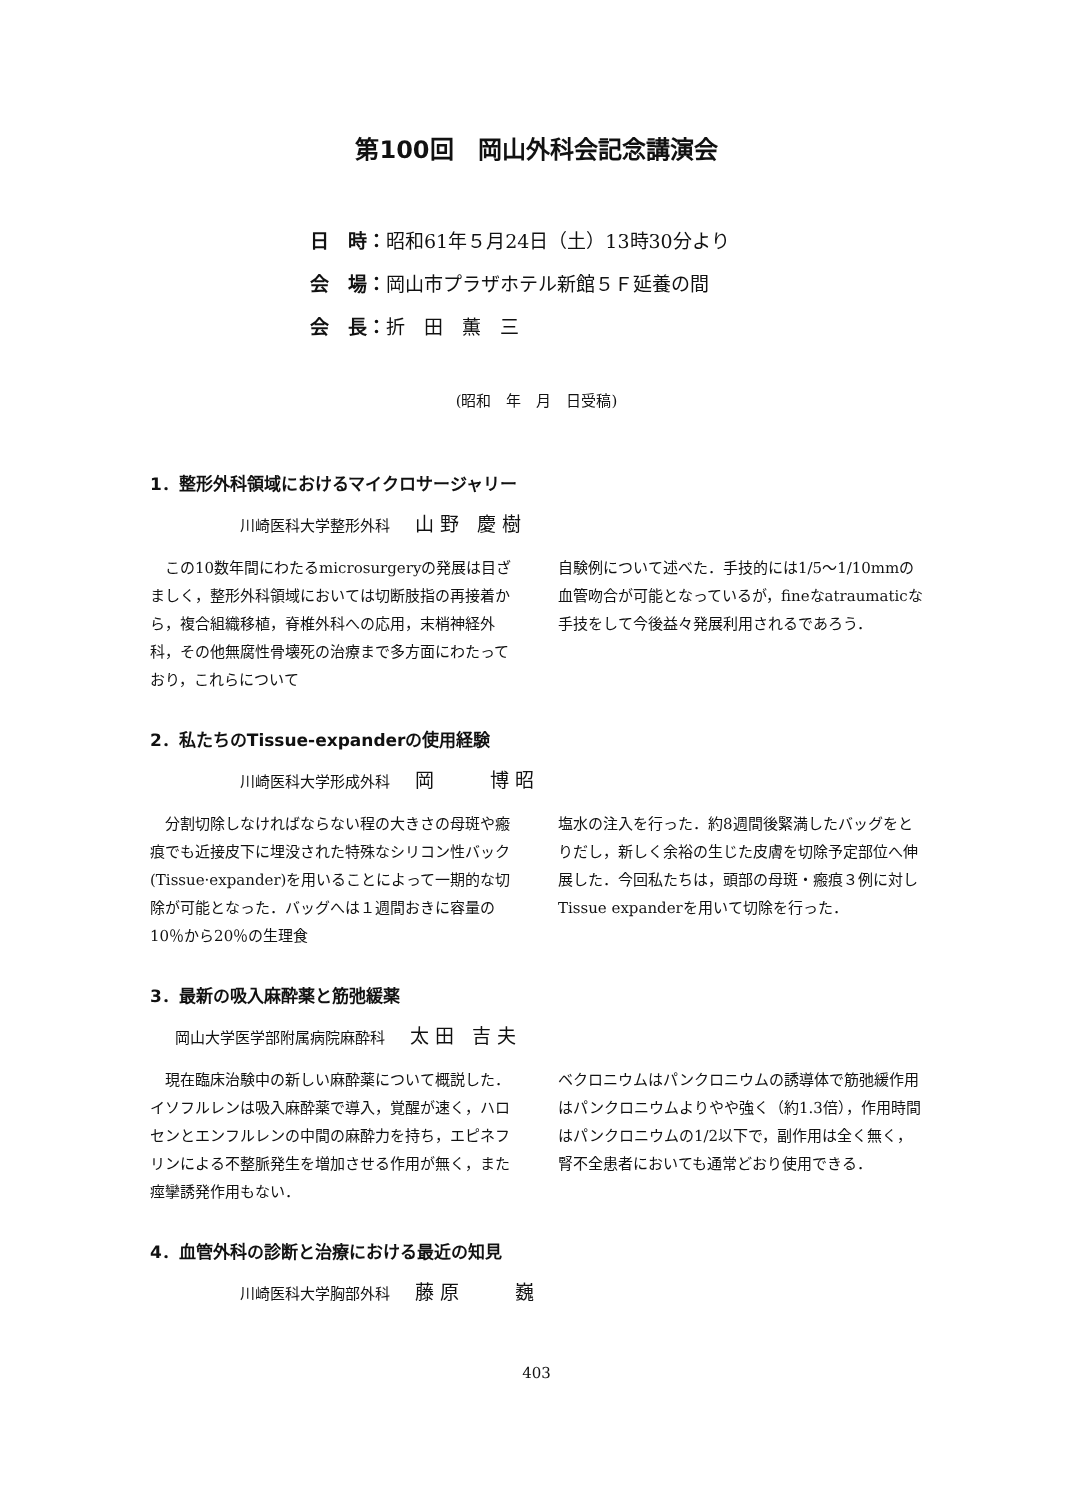第100回　岡山外科会記念講演会
日　時：昭和61年５月24日（土）13時30分より
会　場：岡山市プラザホテル新館５Ｆ延養の間
会　長：折　田　薫　三
(昭和　年　月　日受稿)
1．整形外科領域におけるマイクロサージャリー
川崎医科大学整形外科 山野 慶樹
この10数年間にわたるmicrosurgeryの発展は目ざましく，整形外科領域においては切断肢指の再接着から，複合組織移植，脊椎外科への応用，末梢神経外科，その他無腐性骨壊死の治療まで多方面にわたっており，これらについて
自験例について述べた．手技的には1/5～1/10mmの血管吻合が可能となっているが，fineなatraumaticな手技をして今後益々発展利用されるであろう．
2．私たちのTissue-expanderの使用経験
川崎医科大学形成外科 岡　　博昭
分割切除しなければならない程の大きさの母斑や瘢痕でも近接皮下に埋没された特殊なシリコン性バック(Tissue·expander)を用いることによって一期的な切除が可能となった．バッグへは１週間おきに容量の10％から20％の生理食
塩水の注入を行った．約8週間後緊満したバッグをとりだし，新しく余裕の生じた皮膚を切除予定部位へ伸展した．今回私たちは，頭部の母斑・瘢痕３例に対しTissue expanderを用いて切除を行った．
3．最新の吸入麻酔薬と筋弛緩薬
岡山大学医学部附属病院麻酔科 太田 吉夫
現在臨床治験中の新しい麻酔薬について概説した．イソフルレンは吸入麻酔薬で導入，覚醒が速く，ハロセンとエンフルレンの中間の麻酔力を持ち，エピネフリンによる不整脈発生を増加させる作用が無く，また痙攣誘発作用もない．
ベクロニウムはパンクロニウムの誘導体で筋弛緩作用はパンクロニウムよりやや強く（約1.3倍），作用時間はパンクロニウムの1/2以下で，副作用は全く無く，腎不全患者においても通常どおり使用できる．
4．血管外科の診断と治療における最近の知見
川崎医科大学胸部外科 藤原　　巍
403